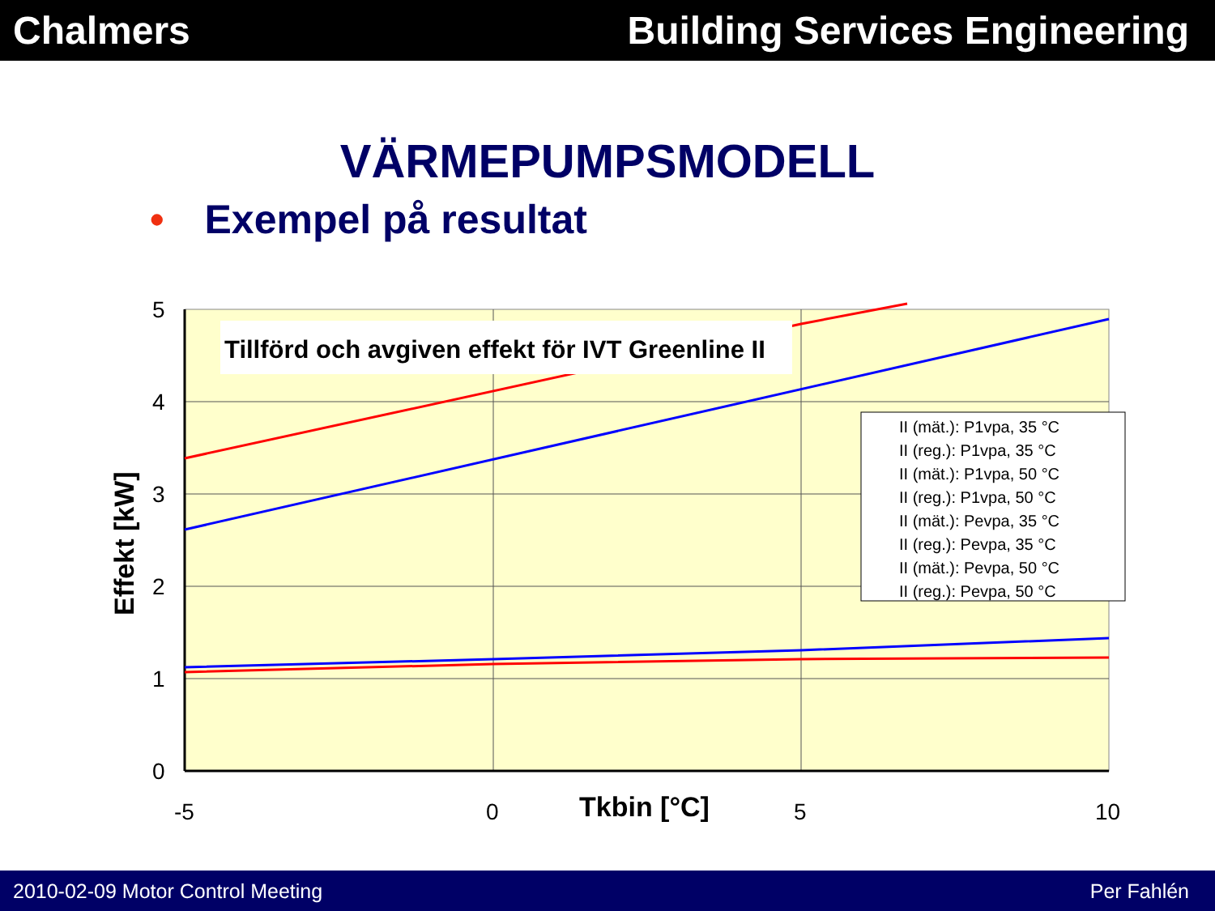Chalmers Building Services Engineering
VÄRMEPUMPSMODELL
• Exempel på resultat
Tillförd och avgiven effekt för IVT Greenline II
5
4
3
2
1
0
-5
0
5
10
Tkbin [°C]
Effekt [kW]
II (mät.): P1vpa, 35 °C
II (reg.): P1vpa, 35 °C
II (mät.): P1vpa, 50 °C
II (reg.): P1vpa, 50 °C
II (mät.): Pevpa, 35 °C
II (reg.): Pevpa, 35 °C
II (mät.): Pevpa, 50 °C
II (reg.): Pevpa, 50 °C
2010-02-09 Motor Control Meeting
Per Fahlén